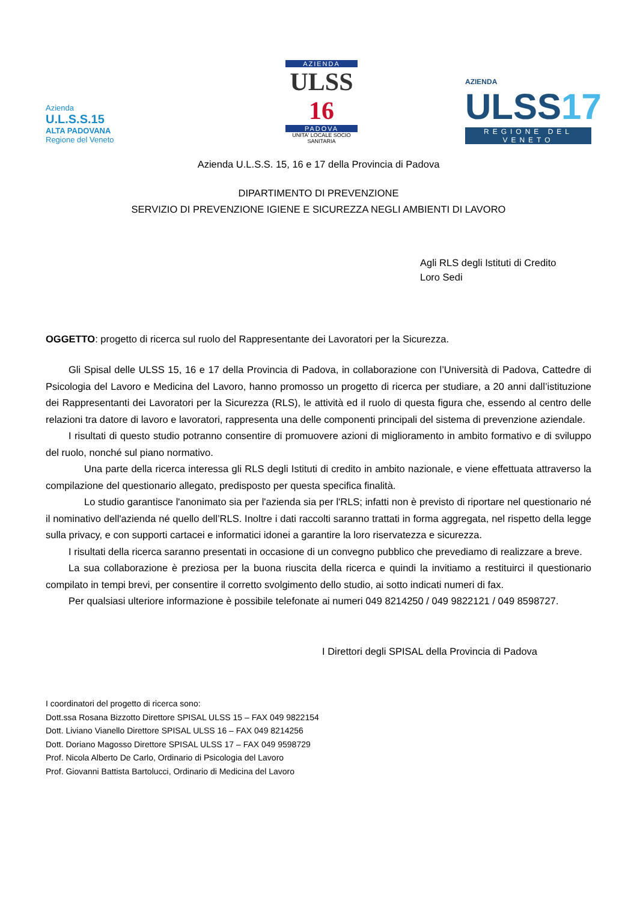Azienda
U.L.S.S.15
ALTA PADOVANA
Regione del Veneto
AZIENDA
ULSS 16
PADOVA
UNITA' LOCALE SOCIO SANITARIA
AZIENDA
ULSS17
REGIONE DEL VENETO
Azienda U.L.S.S. 15, 16 e 17 della Provincia di Padova
DIPARTIMENTO DI PREVENZIONE
SERVIZIO DI PREVENZIONE IGIENE E SICUREZZA NEGLI AMBIENTI DI LAVORO
Agli RLS degli Istituti di Credito
Loro Sedi
OGGETTO: progetto di ricerca sul ruolo del Rappresentante dei Lavoratori per la Sicurezza.
Gli Spisal delle ULSS 15, 16 e 17 della Provincia di Padova, in collaborazione con l’Università di Padova, Cattedre di Psicologia del Lavoro e Medicina del Lavoro, hanno promosso un progetto di ricerca per studiare, a 20 anni dall’istituzione dei Rappresentanti dei Lavoratori per la Sicurezza (RLS), le attività ed il ruolo di questa figura che, essendo al centro delle relazioni tra datore di lavoro e lavoratori, rappresenta una delle componenti principali del sistema di prevenzione aziendale.
I risultati di questo studio potranno consentire di promuovere azioni di miglioramento in ambito formativo e di sviluppo del ruolo, nonché sul piano normativo.
Una parte della ricerca interessa gli RLS degli Istituti di credito in ambito nazionale, e viene effettuata attraverso la compilazione del questionario allegato, predisposto per questa specifica finalità.
Lo studio garantisce l'anonimato sia per l'azienda sia per l'RLS; infatti non è previsto di riportare nel questionario né il nominativo dell'azienda né quello dell’RLS. Inoltre i dati raccolti saranno trattati in forma aggregata, nel rispetto della legge sulla privacy, e con supporti cartacei e informatici idonei a garantire la loro riservatezza e sicurezza.
I risultati della ricerca saranno presentati in occasione di un convegno pubblico che prevediamo di realizzare a breve.
La sua collaborazione è preziosa per la buona riuscita della ricerca e quindi la invitiamo a restituirci il questionario compilato in tempi brevi, per consentire il corretto svolgimento dello studio, ai sotto indicati numeri di fax.
Per qualsiasi ulteriore informazione è possibile telefonate ai numeri 049 8214250 / 049 9822121 / 049 8598727.
I Direttori degli SPISAL della Provincia di Padova
I coordinatori del progetto di ricerca sono:
Dott.ssa Rosana Bizzotto Direttore SPISAL ULSS 15 – FAX 049 9822154
Dott. Liviano Vianello Direttore SPISAL ULSS 16 – FAX 049 8214256
Dott. Doriano Magosso Direttore SPISAL ULSS 17 – FAX 049 9598729
Prof. Nicola Alberto De Carlo, Ordinario di Psicologia del Lavoro
Prof. Giovanni Battista Bartolucci, Ordinario di Medicina del Lavoro